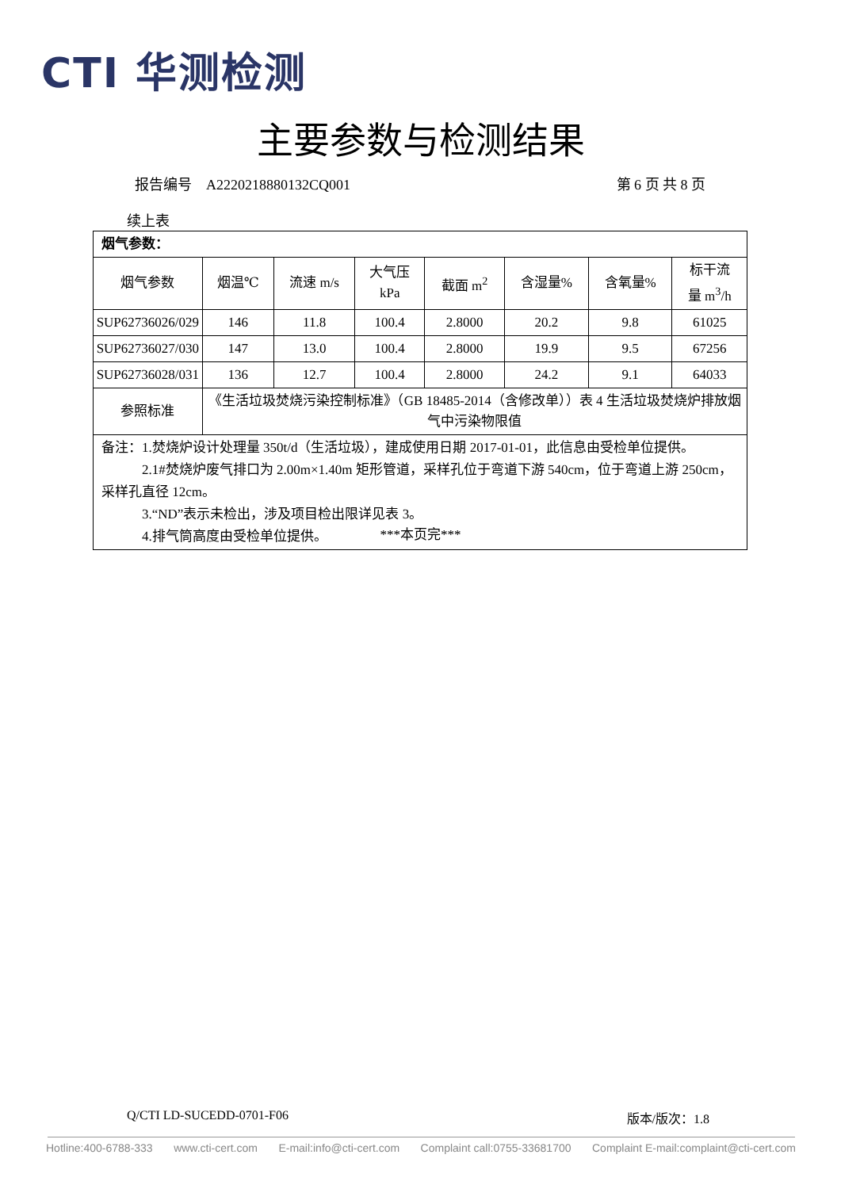CTI 华测检测
主要参数与检测结果
报告编号　A2220218880132CQ001 第 6 页 共 8 页
续上表
| 烟气参数： | | | | | | | |
| 烟气参数 | 烟温℃ | 流速 m/s | 大气压 kPa | 截面 m<sup>2</sup> | 含湿量% | 含氧量% | 标干流 量 m<sup>3</sup>/h |
| SUP62736026/029 | 146 | 11.8 | 100.4 | 2.8000 | 20.2 | 9.8 | 61025 |
| SUP62736027/030 | 147 | 13.0 | 100.4 | 2.8000 | 19.9 | 9.5 | 67256 |
| SUP62736028/031 | 136 | 12.7 | 100.4 | 2.8000 | 24.2 | 9.1 | 64033 |
| 参照标准 | 《生活垃圾焚烧污染控制标准》（GB 18485-2014（含修改单））表 4 生活垃圾焚烧炉排放烟气中污染物限值 | | | | | | |
| 备注：1.焚烧炉设计处理量 350t/d（生活垃圾），建成使用日期 2017-01-01，此信息由受检单位提供。 2.1#焚烧炉废气排口为 2.00m×1.40m 矩形管道，采样孔位于弯道下游 540cm，位于弯道上游 250cm，采样孔直径 12cm。 3.“ND”表示未检出，涉及项目检出限详见表 3。 4.排气筒高度由受检单位提供。 | | | | | | | |
***本页完***
Q/CTI LD-SUCEDD-0701-F06 版本/版次：1.8
Hotline:400-6788-333 www.cti-cert.com E-mail:info@cti-cert.com Complaint call:0755-33681700 Complaint E-mail:complaint@cti-cert.com